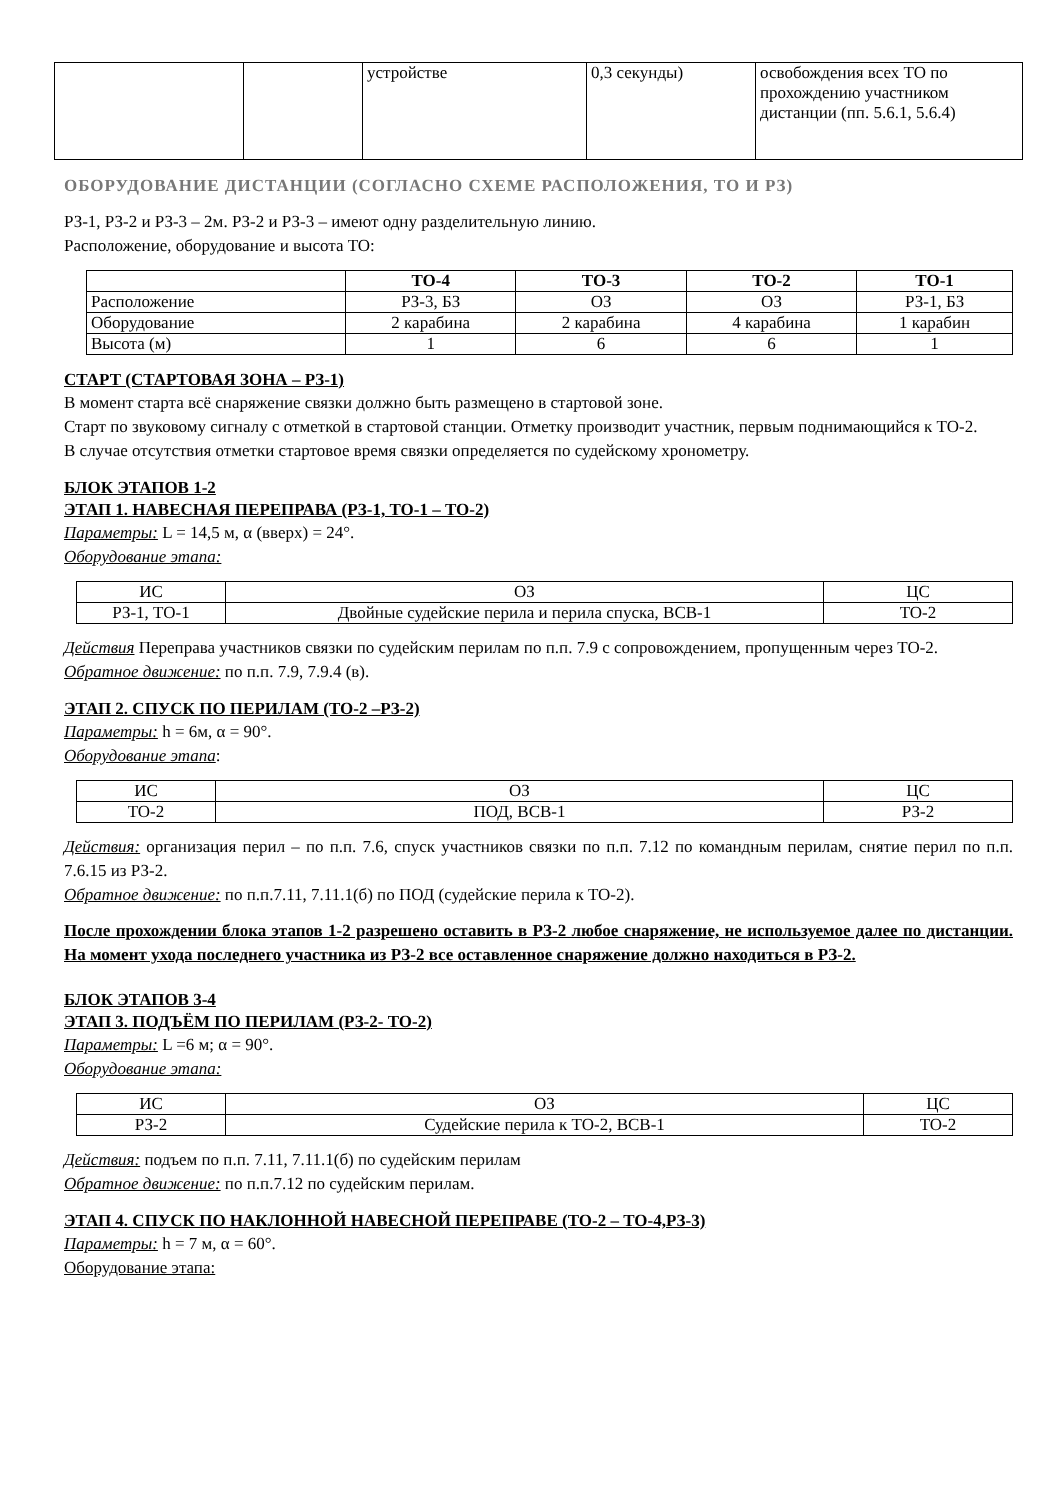| | | устройстве | 0,3 секунды) | освобождения всех ТО по прохождению участником дистанции (пп. 5.6.1, 5.6.4) |
ОБОРУДОВАНИЕ ДИСТАНЦИИ (СОГЛАСНО СХЕМЕ РАСПОЛОЖЕНИЯ, ТО И РЗ)
РЗ-1, РЗ-2 и РЗ-3 – 2м. РЗ-2 и РЗ-3 – имеют одну разделительную линию.
Расположение, оборудование и высота ТО:
| | ТО-4 | ТО-3 | ТО-2 | ТО-1 |
| --- | --- | --- | --- | --- |
| Расположение | РЗ-3, БЗ | ОЗ | ОЗ | РЗ-1, БЗ |
| Оборудование | 2 карабина | 2 карабина | 4 карабина | 1 карабин |
| Высота (м) | 1 | 6 | 6 | 1 |
СТАРТ (СТАРТОВАЯ ЗОНА – РЗ-1)
В момент старта всё снаряжение связки должно быть размещено в стартовой зоне.
Старт по звуковому сигналу с отметкой в стартовой станции. Отметку производит участник, первым поднимающийся к ТО-2.
В случае отсутствия отметки стартовое время связки определяется по судейскому хронометру.
БЛОК ЭТАПОВ 1-2
ЭТАП 1. НАВЕСНАЯ ПЕРЕПРАВА (РЗ-1, ТО-1 – ТО-2)
Параметры: L = 14,5 м, α (вверх) = 24°.
Оборудование этапа:
| ИС | ОЗ | ЦС |
| РЗ-1, ТО-1 | Двойные судейские перила и перила спуска, ВСВ-1 | ТО-2 |
Действия Переправа участников связки по судейским перилам по п.п. 7.9 с сопровождением, пропущенным через ТО-2.
Обратное движение: по п.п. 7.9, 7.9.4 (в).
ЭТАП 2. СПУСК ПО ПЕРИЛАМ (ТО-2 –РЗ-2)
Параметры: h = 6м, α = 90°.
Оборудование этапа:
| ИС | ОЗ | ЦС |
| ТО-2 | ПОД, ВСВ-1 | РЗ-2 |
Действия: организация перил – по п.п. 7.6, спуск участников связки по п.п. 7.12 по командным перилам, снятие перил по п.п. 7.6.15 из РЗ-2.
Обратное движение: по п.п.7.11, 7.11.1(б) по ПОД (судейские перила к ТО-2).
После прохождении блока этапов 1-2 разрешено оставить в РЗ-2 любое снаряжение, не используемое далее по дистанции. На момент ухода последнего участника из РЗ-2 все оставленное снаряжение должно находиться в РЗ-2.
БЛОК ЭТАПОВ 3-4
ЭТАП 3. ПОДЪЁМ ПО ПЕРИЛАМ (РЗ-2- ТО-2)
Параметры: L =6 м; α = 90°.
Оборудование этапа:
| ИС | ОЗ | ЦС |
| РЗ-2 | Судейские перила к ТО-2, ВСВ-1 | ТО-2 |
Действия: подъем по п.п. 7.11, 7.11.1(б) по судейским перилам
Обратное движение: по п.п.7.12 по судейским перилам.
ЭТАП 4. СПУСК ПО НАКЛОННОЙ НАВЕСНОЙ ПЕРЕПРАВЕ (ТО-2 – ТО-4,РЗ-3)
Параметры: h = 7 м, α = 60°.
Оборудование этапа: